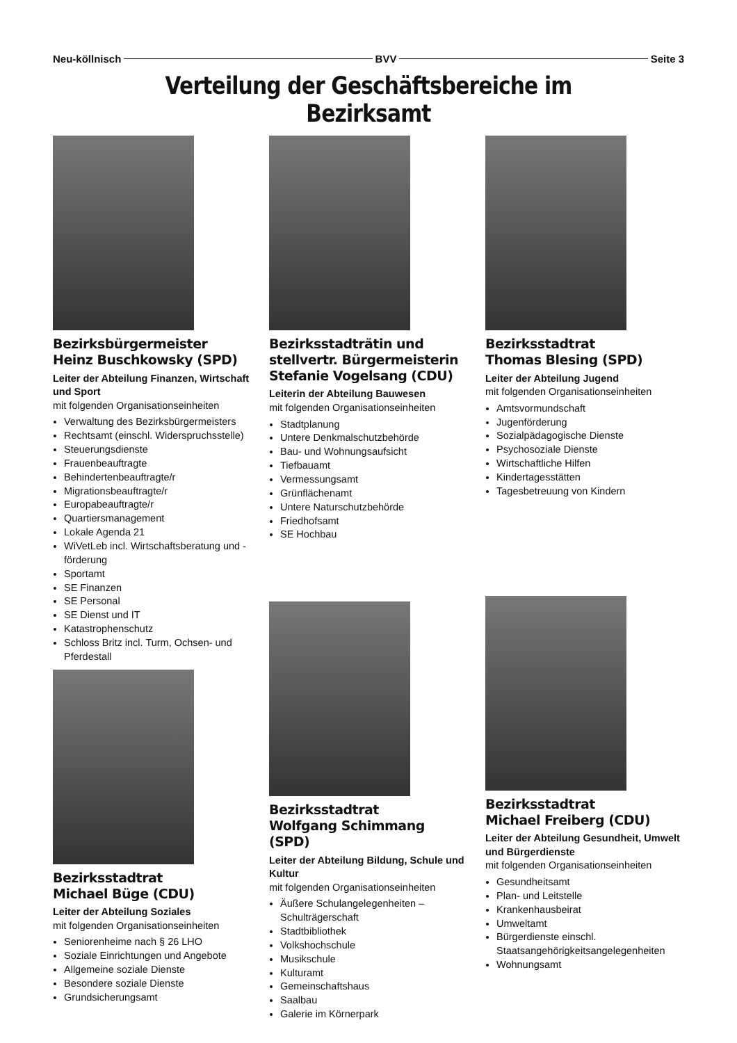Neu-köllnisch BVV Seite 3
Verteilung der Geschäftsbereiche im Bezirksamt
Bezirksbürgermeister
Heinz Buschkowsky (SPD)
Leiter der Abteilung Finanzen, Wirtschaft und Sport
mit folgenden Organisationseinheiten
Verwaltung des Bezirksbürgermeisters
Rechtsamt (einschl. Widerspruchsstelle)
Steuerungsdienste
Frauenbeauftragte
Behindertenbeauftragte/r
Migrationsbeauftragte/r
Europabeauftragte/r
Quartiersmanagement
Lokale Agenda 21
WiVetLeb incl. Wirtschaftsberatung und -förderung
Sportamt
SE Finanzen
SE Personal
SE Dienst und IT
Katastrophenschutz
Schloss Britz incl. Turm, Ochsen- und Pferdestall
Bezirksstadtrat
Michael Büge (CDU)
Leiter der Abteilung Soziales
mit folgenden Organisationseinheiten
Seniorenheime nach § 26 LHO
Soziale Einrichtungen und Angebote
Allgemeine soziale Dienste
Besondere soziale Dienste
Grundsicherungsamt
Bezirksstadträtin und
stellvertr. Bürgermeisterin
Stefanie Vogelsang (CDU)
Leiterin der Abteilung Bauwesen
mit folgenden Organisationseinheiten
Stadtplanung
Untere Denkmalschutzbehörde
Bau- und Wohnungsaufsicht
Tiefbauamt
Vermessungsamt
Grünflächenamt
Untere Naturschutzbehörde
Friedhofsamt
SE Hochbau
Bezirksstadtrat
Wolfgang Schimmang (SPD)
Leiter der Abteilung Bildung, Schule und Kultur
mit folgenden Organisationseinheiten
Äußere Schulangelegenheiten – Schulträgerschaft
Stadtbibliothek
Volkshochschule
Musikschule
Kulturamt
Gemeinschaftshaus
Saalbau
Galerie im Körnerpark
Bezirksstadtrat
Thomas Blesing (SPD)
Leiter der Abteilung Jugend
mit folgenden Organisationseinheiten
Amtsvormundschaft
Jugenförderung
Sozialpädagogische Dienste
Psychosoziale Dienste
Wirtschaftliche Hilfen
Kindertagesstätten
Tagesbetreuung von Kindern
Bezirksstadtrat
Michael Freiberg (CDU)
Leiter der Abteilung Gesundheit, Umwelt und Bürgerdienste
mit folgenden Organisationseinheiten
Gesundheitsamt
Plan- und Leitstelle
Krankenhausbeirat
Umweltamt
Bürgerdienste einschl. Staatsangehörigkeitsangelegenheiten
Wohnungsamt